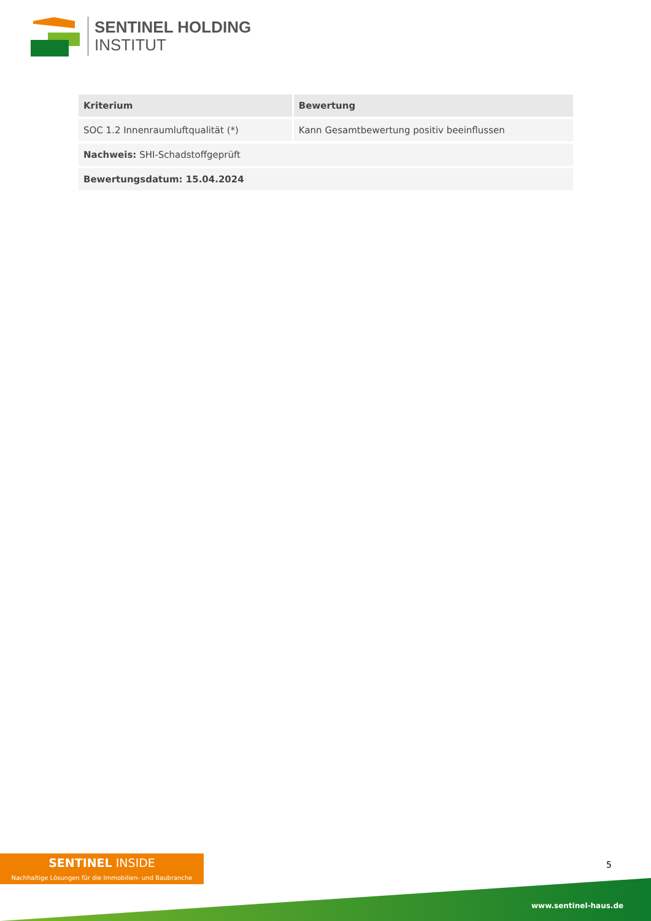SENTINEL HOLDING
INSTITUT
| Kriterium | Bewertung |
| --- | --- |
| SOC 1.2 Innenraumluftqualität (*) | Kann Gesamtbewertung positiv beeinflussen |
| Nachweis: SHI-Schadstoffgeprüft | |
| Bewertungsdatum: 15.04.2024 | |
SENTINEL INSIDE
Nachhaltige Lösungen für die Immobilien- und Baubranche
5
www.sentinel-haus.de